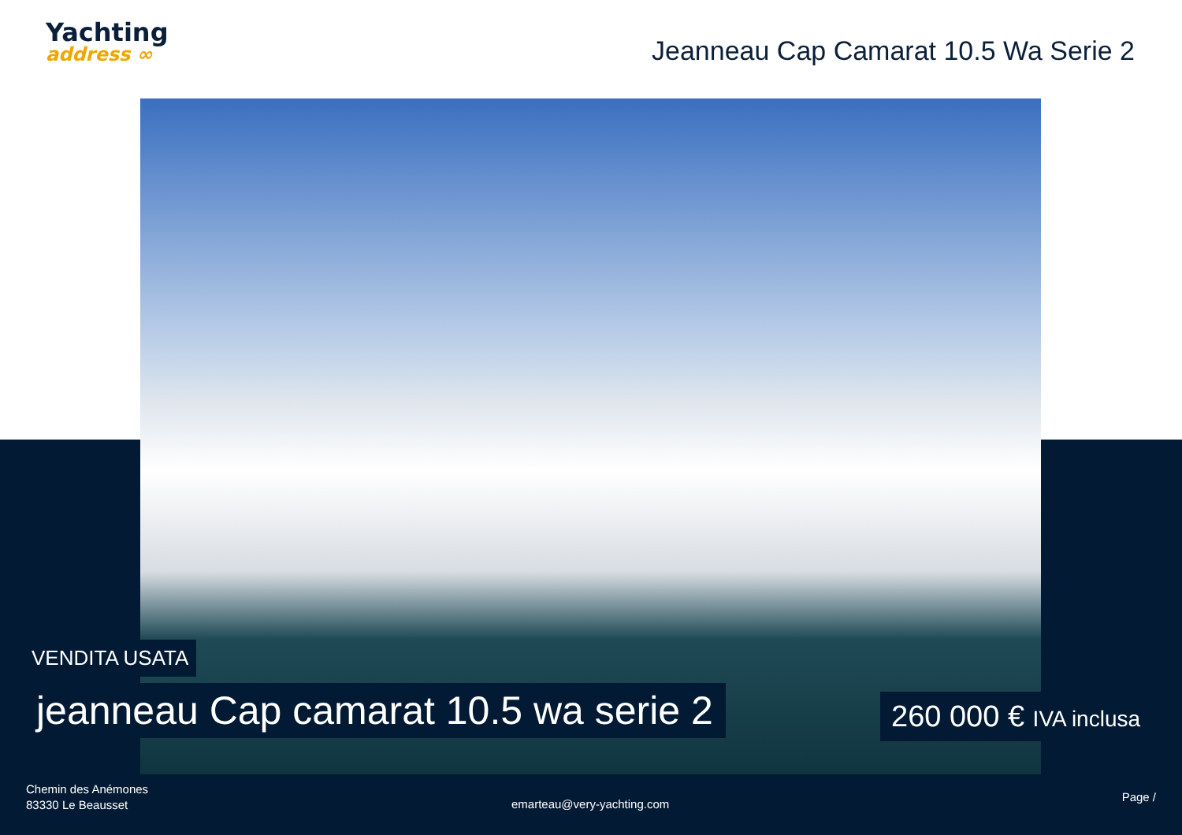Yachting
address ∞
Jeanneau Cap Camarat 10.5 Wa Serie 2
VENDITA USATA
jeanneau Cap camarat 10.5 wa serie 2
260 000 € IVA inclusa
Chemin des Anémones
83330 Le Beausset
emarteau@very-yachting.com
Page /